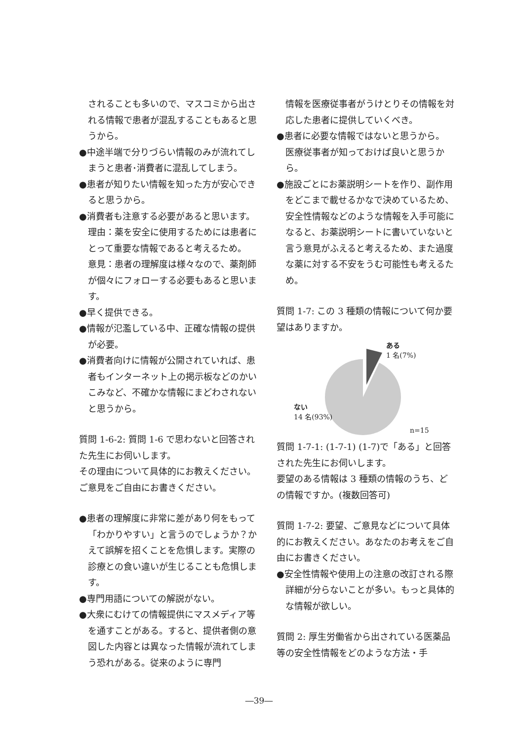されることも多いので、マスコミから出される情報で患者が混乱することもあると思うから。
●中途半端で分りづらい情報のみが流れてしまうと患者･消費者に混乱してしまう。
●患者が知りたい情報を知った方が安心できると思うから。
●消費者も注意する必要があると思います。
理由：薬を安全に使用するためには患者にとって重要な情報であると考えるため。
意見：患者の理解度は様々なので、薬剤師が個々にフォローする必要もあると思います。
●早く提供できる。
●情報が氾濫している中、正確な情報の提供が必要。
●消費者向けに情報が公開されていれば、患者もインターネット上の掲示板などのかいこみなど、不確かな情報にまどわされないと思うから。
質問 1-6-2: 質問 1-6 で思わないと回答された先生にお伺いします。
その理由について具体的にお教えください。ご意見をご自由にお書きください。
●患者の理解度に非常に差があり何をもって「わかりやすい」と言うのでしょうか？かえて誤解を招くことを危惧します。実際の診療との食い違いが生じることも危惧します。
●専門用語についての解説がない。
●大衆にむけての情報提供にマスメディア等を通すことがある。すると、提供者側の意図した内容とは異なった情報が流れてしまう恐れがある。従来のように専門
情報を医療従事者がうけとりその情報を対応した患者に提供していくべき。
●患者に必要な情報ではないと思うから。
医療従事者が知っておけば良いと思うから。
●施設ごとにお薬説明シートを作り、副作用をどこまで載せるかなで決めているため、安全性情報などのような情報を入手可能になると、お薬説明シートに書いていないと言う意見がふえると考えるため、また過度な薬に対する不安をうむ可能性も考えるため。
質問 1-7: この 3 種類の情報について何か要望はありますか。
ある
1 名(7%)
ない
14 名(93%)
n=15
質問 1-7-1: (1-7-1) (1-7)で「ある」と回答された先生にお伺いします。
要望のある情報は 3 種類の情報のうち、どの情報ですか。(複数回答可)
質問 1-7-2: 要望、ご意見などについて具体的にお教えください。あなたのお考えをご自由にお書きください。
●安全性情報や使用上の注意の改訂される際詳細が分らないことが多い。もっと具体的な情報が欲しい。
質問 2: 厚生労働省から出されている医薬品等の安全性情報をどのような方法・手
―39―